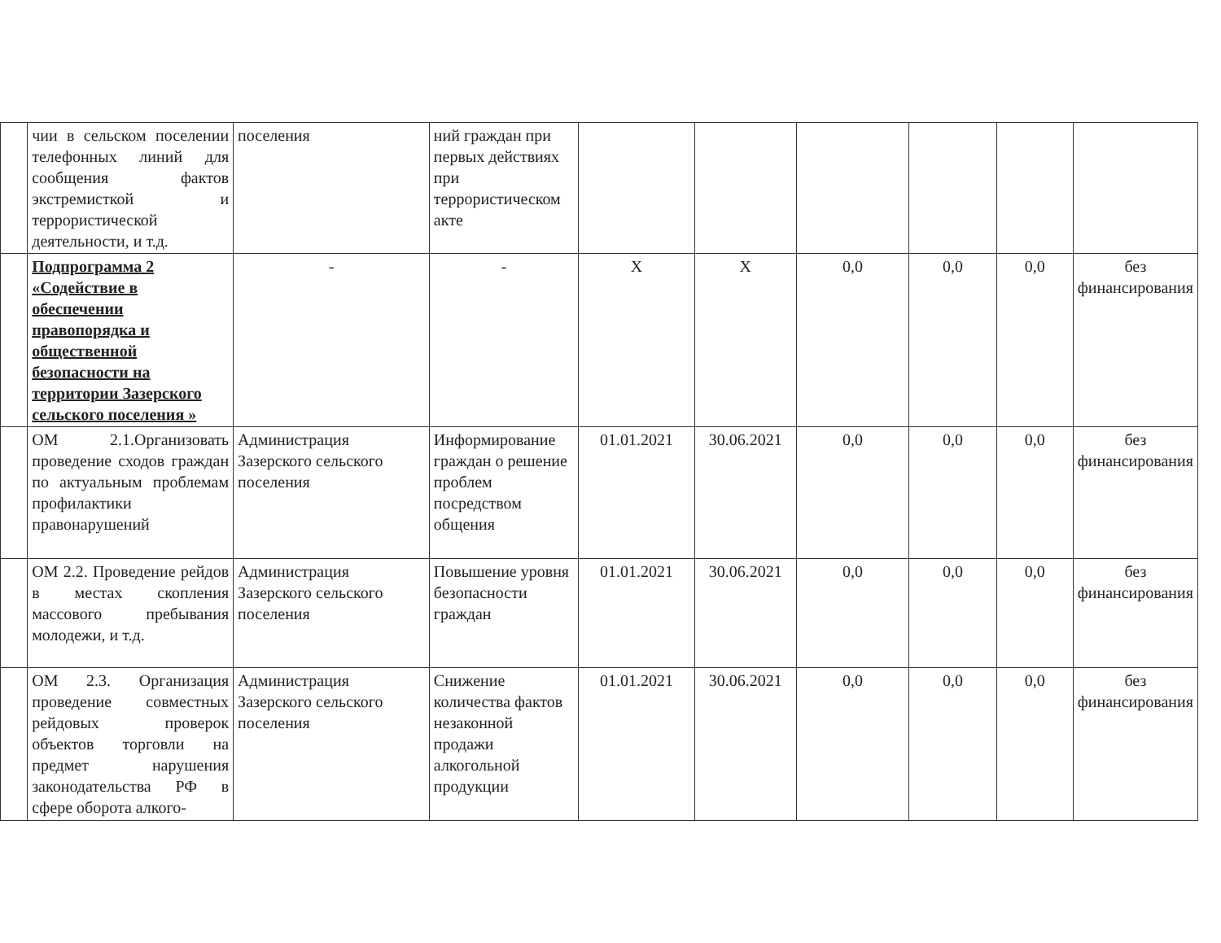| | чии в сельском поселении телефонных линий для сообщения фактов экстремисткой и террористической деятельности, и т.д. | поселения | ний граждан при первых действиях при террористическом акте | | | | | | |
| | Подпрограмма 2 «Содействие в обеспечении правопорядка и общественной безопасности на территории Зазерского сельского поселения » | - | - | Х | Х | 0,0 | 0,0 | 0,0 | без финансирования |
| | ОМ 2.1.Организовать проведение сходов граждан по актуальным проблемам профилактики правонарушений | Администрация Зазерского сельского поселения | Информирование граждан о решение проблем посредством общения | 01.01.2021 | 30.06.2021 | 0,0 | 0,0 | 0,0 | без финансирования |
| | ОМ 2.2. Проведение рейдов в местах скопления массового пребывания молодежи, и т.д. | Администрация Зазерского сельского поселения | Повышение уровня безопасности граждан | 01.01.2021 | 30.06.2021 | 0,0 | 0,0 | 0,0 | без финансирования |
| | ОМ 2.3. Организация проведение совместных рейдовых проверок объектов торговли на предмет нарушения законодательства РФ в сфере оборота алкого- | Администрация Зазерского сельского поселения | Снижение количества фактов незаконной продажи алкогольной продукции | 01.01.2021 | 30.06.2021 | 0,0 | 0,0 | 0,0 | без финансирования |